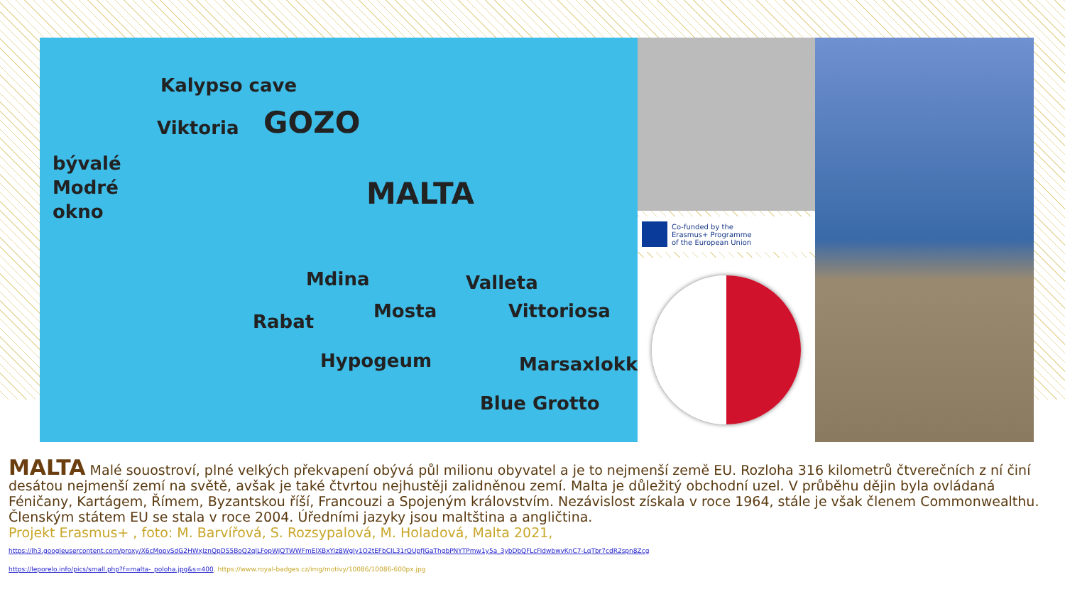Kalypso cave
Viktoria GOZO
bývalé
Modré
okno MALTA
Mdina Valleta
Rabat Mosta Vittoriosa
Hypogeum Marsaxlokk
Blue Grotto
Co-funded by the
Erasmus+ Programme
of the European Union
MALTA Malé souostroví, plné velkých překvapení obývá půl milionu obyvatel a je to nejmenší země EU. Rozloha 316 kilometrů čtverečních z ní činí desátou nejmenší zemí na světě, avšak je také čtvrtou nejhustěji zalidněnou zemí. Malta je důležitý obchodní uzel. V průběhu dějin byla ovládaná Féničany, Kartágem, Římem, Byzantskou říší, Francouzi a Spojeným královstvím. Nezávislost získala v roce 1964, stále je však členem Commonwealthu. Členským státem EU se stala v roce 2004. Úředními jazyky jsou maltština a angličtina.
Projekt Erasmus+ , foto: M. Barvířová, S. Rozsypalová, M. Holadová, Malta 2021,
https://lh3.googleusercontent.com/proxy/X6cMopvSdG2HWxJznQpDS5BoQ2qlLFopWjQTWWFmElXBxYiz8Wgly1O2tEFbCIL31rQUpfJGaThgbPNYTPmw1y5a_3ybDbQFLcFidwbwvKnC7-LqTbr7cdR2spn8Zcg
https://leporelo.info/pics/small.php?f=malta-_poloha.jpg&s=400, https://www.royal-badges.cz/img/motivy/10086/10086-600px.jpg